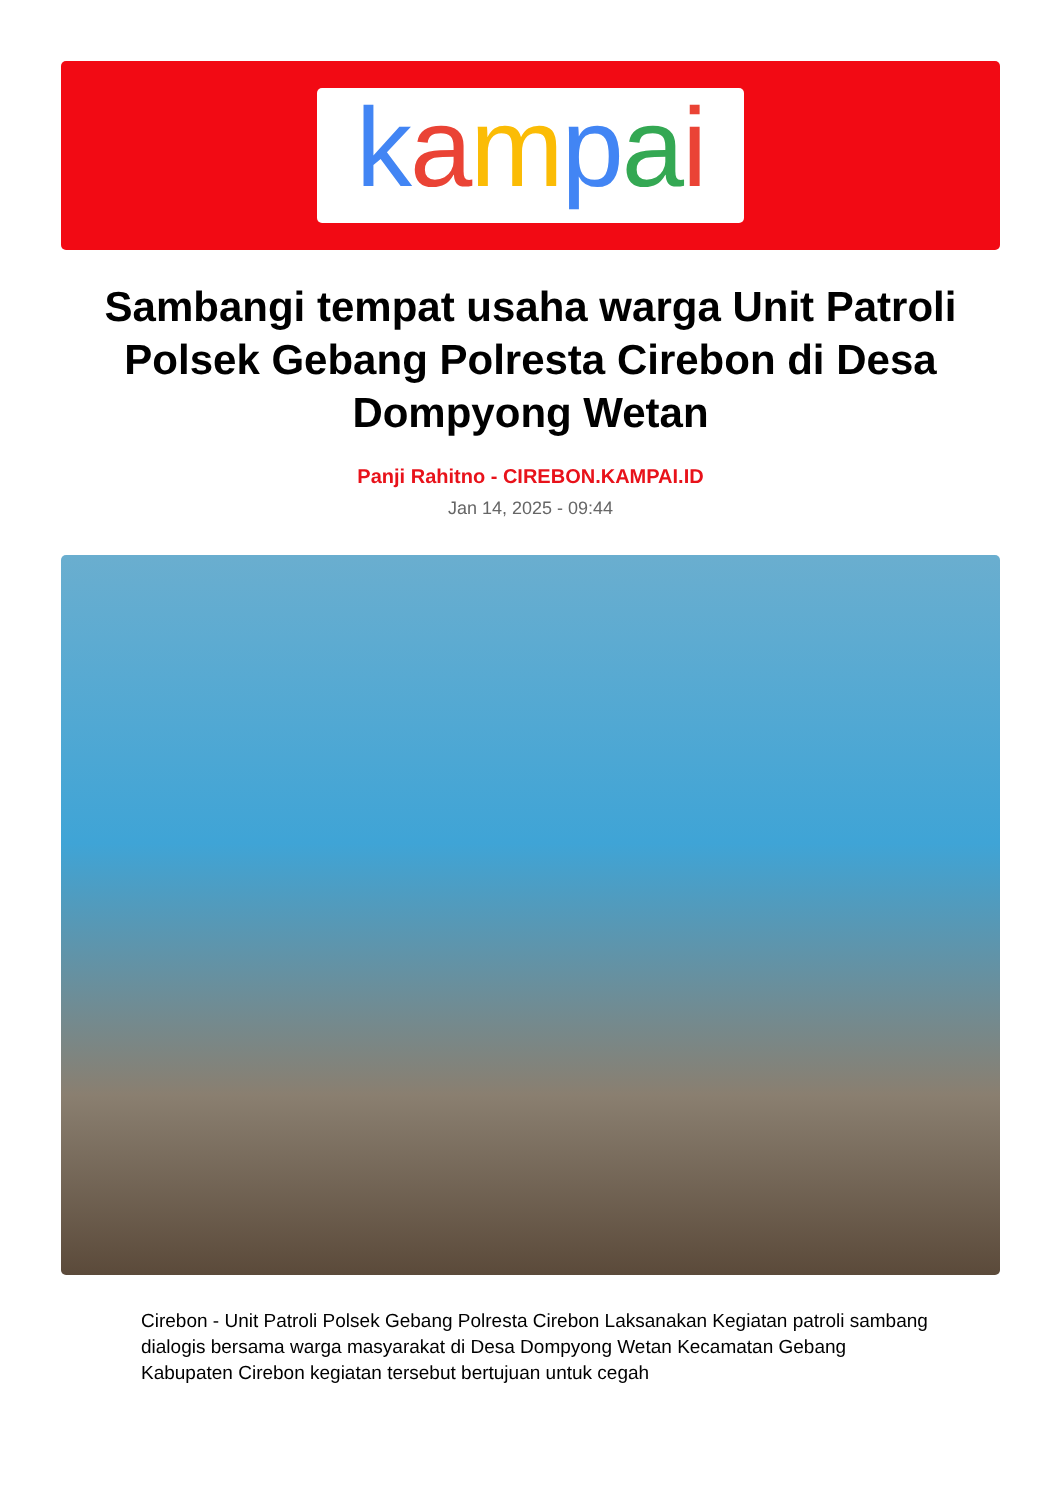kampai
Sambangi tempat usaha warga Unit Patroli Polsek Gebang Polresta Cirebon di Desa Dompyong Wetan
Panji Rahitno - CIREBON.KAMPAI.ID
Jan 14, 2025 - 09:44
Cirebon - Unit Patroli Polsek Gebang Polresta Cirebon Laksanakan Kegiatan patroli sambang dialogis bersama warga masyarakat di Desa Dompyong Wetan Kecamatan Gebang Kabupaten Cirebon kegiatan tersebut bertujuan untuk cegah